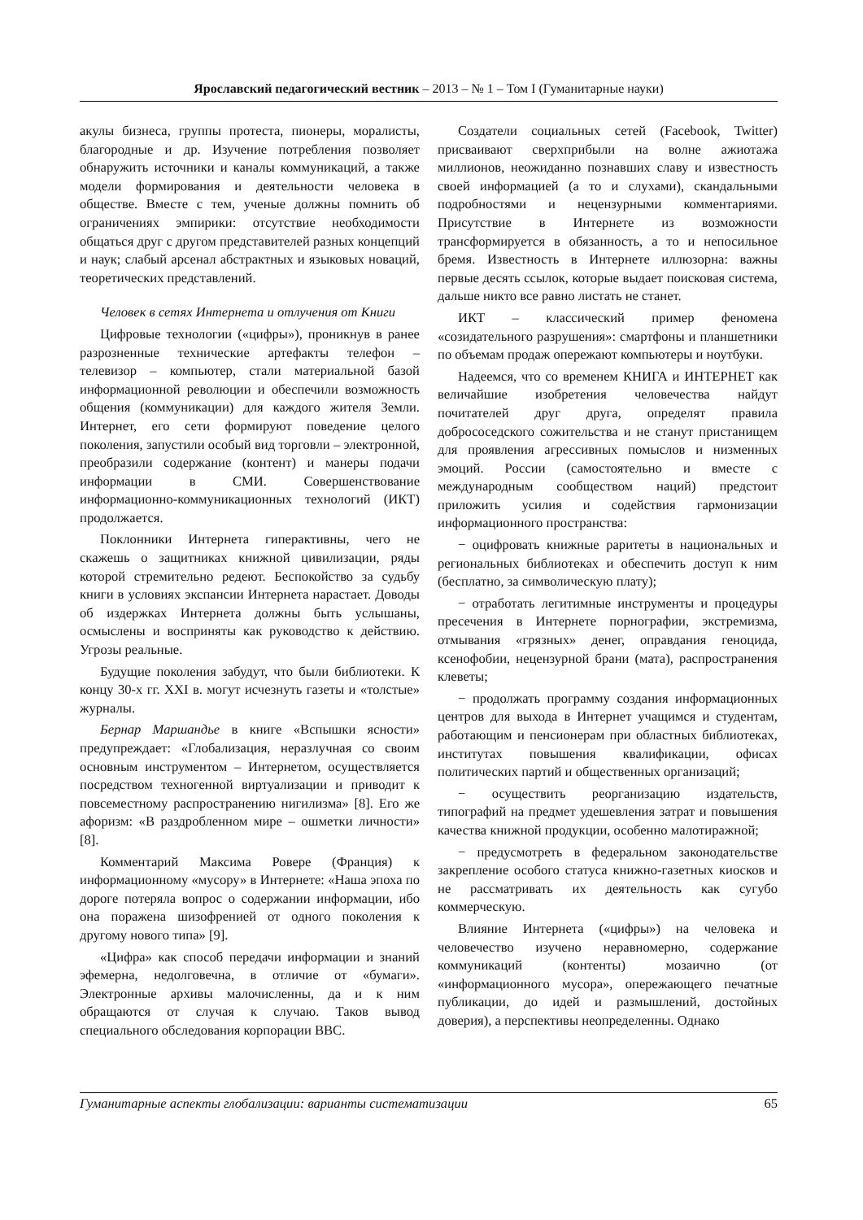Ярославский педагогический вестник – 2013 – № 1 – Том I (Гуманитарные науки)
акулы бизнеса, группы протеста, пионеры, моралисты, благородные и др. Изучение потребления позволяет обнаружить источники и каналы коммуникаций, а также модели формирования и деятельности человека в обществе. Вместе с тем, ученые должны помнить об ограничениях эмпирики: отсутствие необходимости общаться друг с другом представителей разных концепций и наук; слабый арсенал абстрактных и языковых новаций, теоретических представлений.
Человек в сетях Интернета и отлучения от Книги
Цифровые технологии («цифры»), проникнув в ранее разрозненные технические артефакты телефон – телевизор – компьютер, стали материальной базой информационной революции и обеспечили возможность общения (коммуникации) для каждого жителя Земли. Интернет, его сети формируют поведение целого поколения, запустили особый вид торговли – электронной, преобразили содержание (контент) и манеры подачи информации в СМИ. Совершенствование информационно-коммуникационных технологий (ИКТ) продолжается.
Поклонники Интернета гиперактивны, чего не скажешь о защитниках книжной цивилизации, ряды которой стремительно редеют. Беспокойство за судьбу книги в условиях экспансии Интернета нарастает. Доводы об издержках Интернета должны быть услышаны, осмыслены и восприняты как руководство к действию. Угрозы реальные.
Будущие поколения забудут, что были библиотеки. К концу 30-х гг. XXI в. могут исчезнуть газеты и «толстые» журналы.
Бернар Маршандье в книге «Вспышки ясности» предупреждает: «Глобализация, неразлучная со своим основным инструментом – Интернетом, осуществляется посредством техногенной виртуализации и приводит к повсеместному распространению нигилизма» [8]. Его же афоризм: «В раздробленном мире – ошметки личности» [8].
Комментарий Максима Ровере (Франция) к информационному «мусору» в Интернете: «Наша эпоха по дороге потеряла вопрос о содержании информации, ибо она поражена шизофренией от одного поколения к другому нового типа» [9].
«Цифра» как способ передачи информации и знаний эфемерна, недолговечна, в отличие от «бумаги». Электронные архивы малочисленны, да и к ним обращаются от случая к случаю. Таков вывод специального обследования корпорации BBC.
Создатели социальных сетей (Facebook, Twitter) присваивают сверхприбыли на волне ажиотажа миллионов, неожиданно познавших славу и известность своей информацией (а то и слухами), скандальными подробностями и нецензурными комментариями. Присутствие в Интернете из возможности трансформируется в обязанность, а то и непосильное бремя. Известность в Интернете иллюзорна: важны первые десять ссылок, которые выдает поисковая система, дальше никто все равно листать не станет.
ИКТ – классический пример феномена «созидательного разрушения»: смартфоны и планшетники по объемам продаж опережают компьютеры и ноутбуки.
Надеемся, что со временем КНИГА и ИНТЕРНЕТ как величайшие изобретения человечества найдут почитателей друг друга, определят правила добрососедского сожительства и не станут пристанищем для проявления агрессивных помыслов и низменных эмоций. России (самостоятельно и вместе с международным сообществом наций) предстоит приложить усилия и содействия гармонизации информационного пространства:
− оцифровать книжные раритеты в национальных и региональных библиотеках и обеспечить доступ к ним (бесплатно, за символическую плату);
− отработать легитимные инструменты и процедуры пресечения в Интернете порнографии, экстремизма, отмывания «грязных» денег, оправдания геноцида, ксенофобии, нецензурной брани (мата), распространения клеветы;
− продолжать программу создания информационных центров для выхода в Интернет учащимся и студентам, работающим и пенсионерам при областных библиотеках, институтах повышения квалификации, офисах политических партий и общественных организаций;
− осуществить реорганизацию издательств, типографий на предмет удешевления затрат и повышения качества книжной продукции, особенно малотиражной;
− предусмотреть в федеральном законодательстве закрепление особого статуса книжно-газетных киосков и не рассматривать их деятельность как сугубо коммерческую.
Влияние Интернета («цифры») на человека и человечество изучено неравномерно, содержание коммуникаций (контенты) мозаично (от «информационного мусора», опережающего печатные публикации, до идей и размышлений, достойных доверия), а перспективы неопределенны. Однако
Гуманитарные аспекты глобализации: варианты систематизации 65